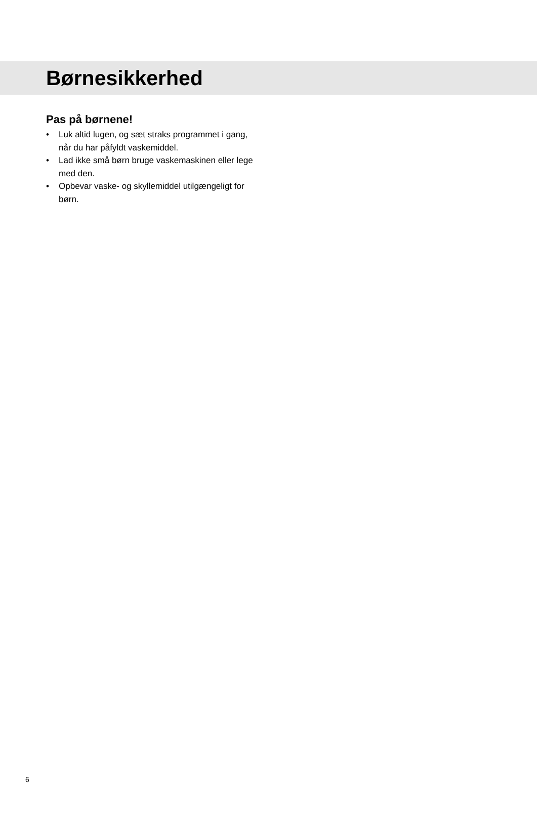Børnesikkerhed
Pas på børnene!
• Luk altid lugen, og sæt straks programmet i gang, når du har påfyldt vaskemiddel.
• Lad ikke små børn bruge vaskemaskinen eller lege med den.
• Opbevar vaske- og skyllemiddel utilgængeligt for børn.
6